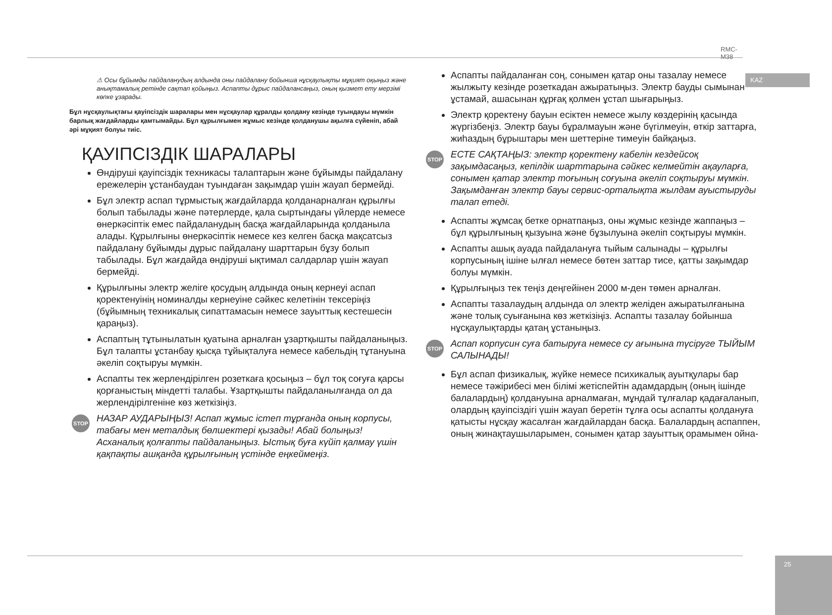RMC-M38
KAZ
⚠ Осы бұйымды пайдаланудың алдында оны пайдалану бойынша нұсқаулықты мұқият оқыңыз және анықтамалық ретінде сақтап қойыңыз. Аспапты дұрыс пайдалансаңыз, оның қызмет ету мерзімі көпке ұзарады.
Бұл нұсқаулықтағы қауіпсіздік шаралары мен нұсқаулар құралды қолдану кезінде туындауы мүмкін барлық жағдайларды қамтымайды. Бұл құрылғымен жұмыс кезінде қолданушы ақылға сүйеніп, абай әрі мұқият болуы тиіс.
ҚАУІПСІЗДІК ШАРАЛАРЫ
Өндіруші қауіпсіздік техникасы талаптарын және бұйымды пайдалану ережелерін ұстанбаудан туындаған зақымдар үшін жауап бермейді.
Бұл электр аспап тұрмыстық жағдайларда қолданарналған құрылғы болып табылады және пәтерлерде, қала сыртындағы үйлерде немесе өнеркәсіптік емес пайдаланудың басқа жағдайларында қолданыла алады. Құрылғыны өнеркәсіптік немесе кез келген басқа мақсатсыз пайдалану бұйымды дұрыс пайдалану шарттарын бұзу болып табылады. Бұл жағдайда өндіруші ықтимал салдарлар үшін жауап бермейді.
Құрылғыны электр желіге қосудың алдында оның кернеуі аспап қоректенуінің номиналды кернеуіне сәйкес келетінін тексеріңіз (бұйымның техникалық сипаттамасын немесе зауыттық кестешесін қараңыз).
Аспаптың тұтынылатын қуатына арналған ұзартқышты пайдаланыңыз. Бұл талапты ұстанбау қысқа тұйықталуға немесе кабельдің тұтануына әкеліп соқтыруы мүмкін.
Аспапты тек жерлендірілген розеткаға қосыңыз – бұл тоқ соғуға қарсы қорғаныстың міндетті талабы. Ұзартқышты пайдаланылғанда ол да жерлендірілгеніне көз жеткізіңіз.
STOP НАЗАР АУДАРЫҢЫЗ! Аспап жұмыс істеп тұрғанда оның корпусы, табағы мен металдық бөлшектері қызады! Абай болыңыз! Асханалық қолғапты пайдаланыңыз. Ыстық буға күйіп қалмау үшін қақпақты ашқанда құрылғының үстінде еңкеймеңіз.
Аспапты пайдаланған соң, сонымен қатар оны тазалау немесе жылжыту кезінде розеткадан ажыратыңыз. Электр бауды сымынан ұстамай, ашасынан құрғақ қолмен ұстап шығарыңыз.
Электр қоректену бауын есіктен немесе жылу көздерінің қасында жүргізбеңіз. Электр бауы бұралмауын және бүгілмеуін, өткір заттарға, жиһаздың бұрыштары мен шеттеріне тимеуін байқаңыз.
STOP ЕСТЕ САҚТАҢЫЗ: электр қоректену кабелін кездейсоқ зақымдасаңыз, кепілдік шарттарына сәйкес келмейтін ақауларға, сонымен қатар электр тоғының соғуына әкеліп соқтыруы мүмкін. Зақымданған электр бауы сервис-орталықта жылдам ауыстыруды талап етеді.
Аспапты жұмсақ бетке орнатпаңыз, оны жұмыс кезінде жаппаңыз – бұл құрылғының қызуына және бұзылуына әкеліп соқтыруы мүмкін.
Аспапты ашық ауада пайдалануға тыйым салынады – құрылғы корпусының ішіне ылғал немесе бөтен заттар тисе, қатты зақымдар болуы мүмкін.
Құрылғыңыз тек теңіз деңгейінен 2000 м-ден төмен арналған.
Аспапты тазалаудың алдында ол электр желіден ажыратылғанына және толық суығанына көз жеткізіңіз. Аспапты тазалау бойынша нұсқаулықтарды қатаң ұстаныңыз.
STOP Аспап корпусин суға батыруға немесе су ағынына түсіруге ТЫЙЫМ САЛЫНАДЫ!
Бұл аспап физикалық, жүйке немесе психикалық ауытқулары бар немесе тәжірибесі мен білімі жетіспейтін адамдардың (оның ішінде балалардың) қолдануына арналмаған, мұндай тұлғалар қадағаланып, олардың қауіпсіздігі үшін жауап беретін тұлға осы аспапты қолдануға қатысты нұсқау жасалған жағдайлардан басқа. Балалардың аспаппен, оның жинақтаушыларымен, сонымен қатар зауыттық орамымен ойна-
25